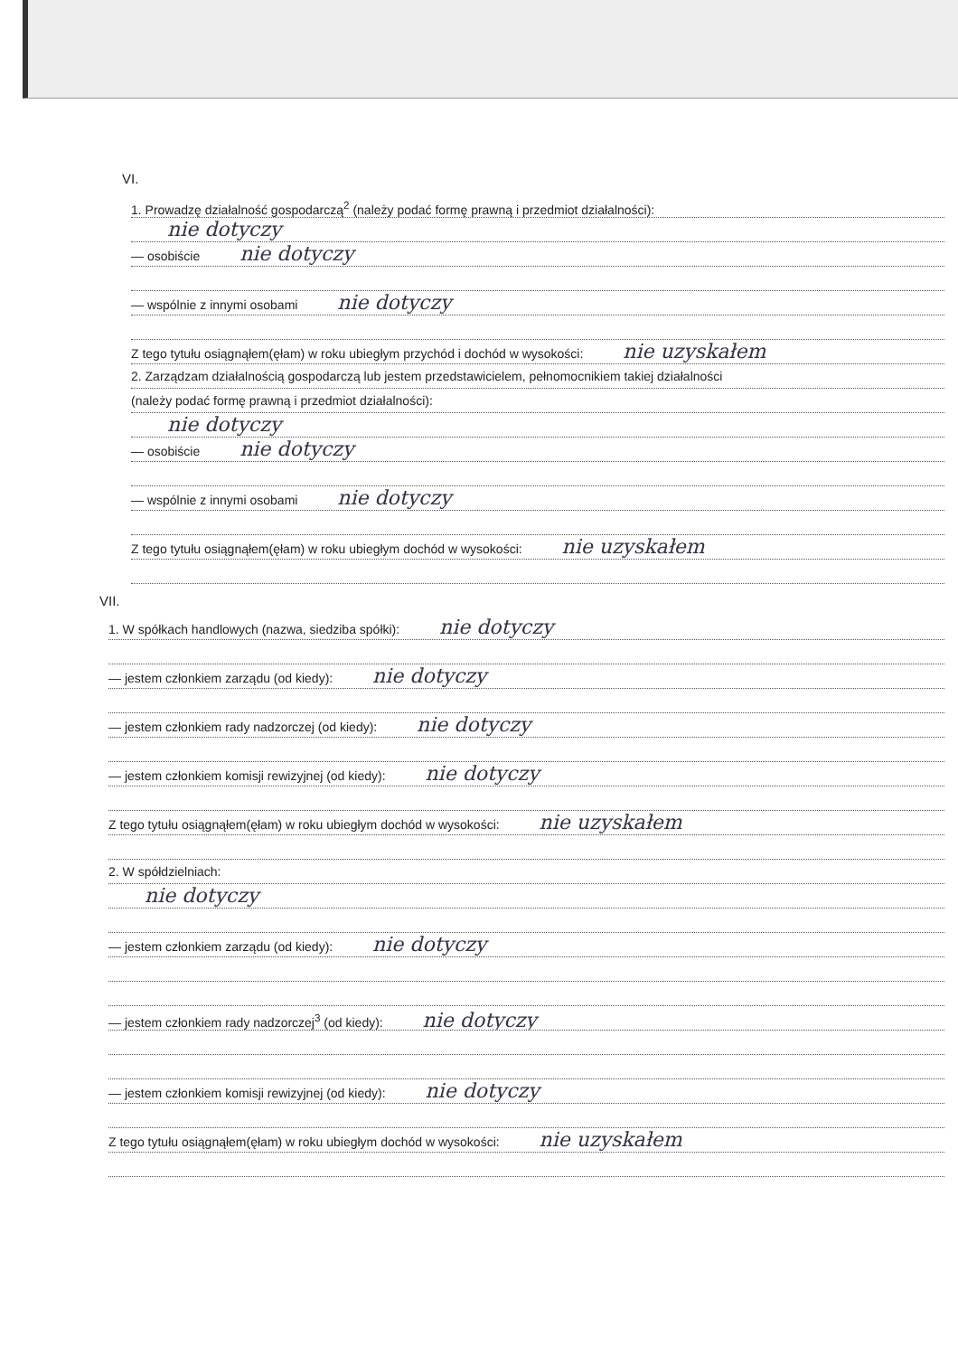VI.
1. Prowadzę działalność gospodarczą<sup>2</sup> (należy podać formę prawną i przedmiot działalności):
nie dotyczy
— osobiście nie dotyczy
— wspólnie z innymi osobami nie dotyczy
Z tego tytułu osiągnąłem(ęłam) w roku ubiegłym przychód i dochód w wysokości: nie uzyskałem
2. Zarządzam działalnością gospodarczą lub jestem przedstawicielem, pełnomocnikiem takiej działalności
(należy podać formę prawną i przedmiot działalności):
nie dotyczy
— osobiście nie dotyczy
— wspólnie z innymi osobami nie dotyczy
Z tego tytułu osiągnąłem(ęłam) w roku ubiegłym dochód w wysokości: nie uzyskałem
VII.
1. W spółkach handlowych (nazwa, siedziba spółki): nie dotyczy
— jestem członkiem zarządu (od kiedy): nie dotyczy
— jestem członkiem rady nadzorczej (od kiedy): nie dotyczy
— jestem członkiem komisji rewizyjnej (od kiedy): nie dotyczy
Z tego tytułu osiągnąłem(ęłam) w roku ubiegłym dochód w wysokości: nie uzyskałem
2. W spółdzielniach:
nie dotyczy
— jestem członkiem zarządu (od kiedy): nie dotyczy
— jestem członkiem rady nadzorczej<sup>3</sup> (od kiedy): nie dotyczy
— jestem członkiem komisji rewizyjnej (od kiedy): nie dotyczy
Z tego tytułu osiągnąłem(ęłam) w roku ubiegłym dochód w wysokości: nie uzyskałem